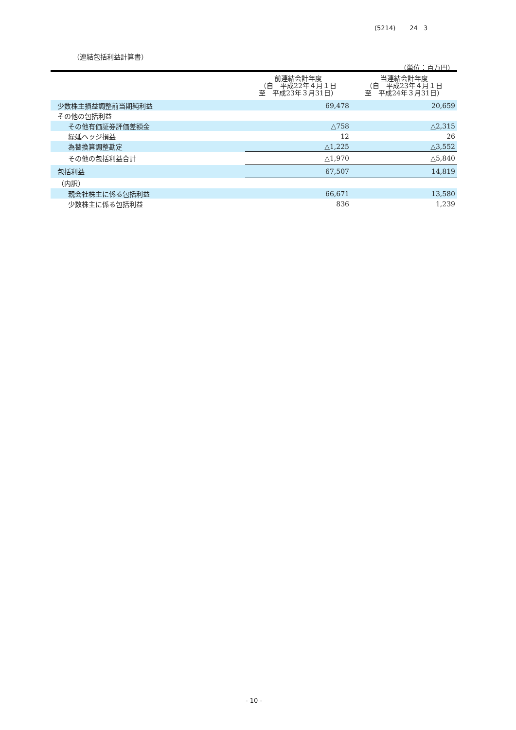(5214) 24 3
（連結包括利益計算書）
（単位：百万円）
| | 前連結会計年度 （自 平成22年４月１日 至 平成23年３月31日） | 当連結会計年度 （自 平成23年４月１日 至 平成24年３月31日） |
| --- | --- | --- |
| 少数株主損益調整前当期純利益 | 69,478 | 20,659 |
| その他の包括利益 | | |
| その他有価証券評価差額金 | △758 | △2,315 |
| 繰延ヘッジ損益 | 12 | 26 |
| 為替換算調整勘定 | △1,225 | △3,552 |
| その他の包括利益合計 | △1,970 | △5,840 |
| 包括利益 | 67,507 | 14,819 |
| （内訳） | | |
| 親会社株主に係る包括利益 | 66,671 | 13,580 |
| 少数株主に係る包括利益 | 836 | 1,239 |
- 10 -